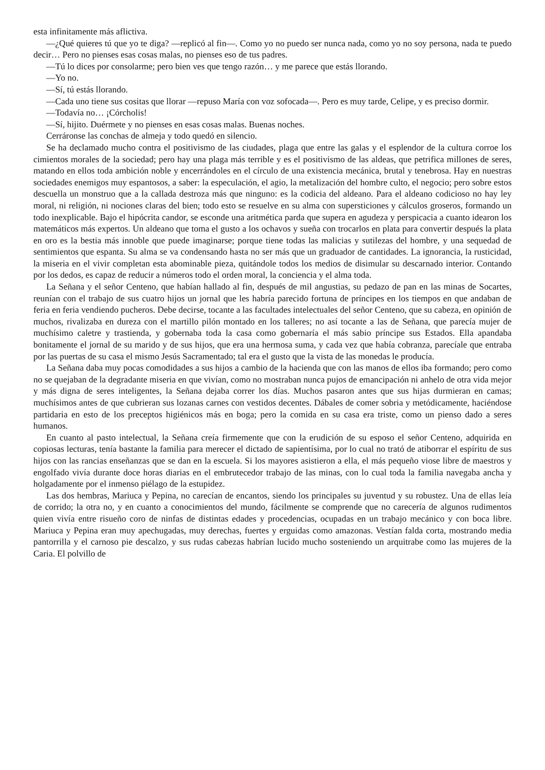esta infinitamente más aflictiva.
—¿Qué quieres tú que yo te diga? —replicó al fin—. Como yo no puedo ser nunca nada, como yo no soy persona, nada te puedo decir… Pero no pienses esas cosas malas, no pienses eso de tus padres.
—Tú lo dices por consolarme; pero bien ves que tengo razón… y me parece que estás llorando.
—Yo no.
—Sí, tú estás llorando.
—Cada uno tiene sus cositas que llorar —repuso María con voz sofocada—. Pero es muy tarde, Celipe, y es preciso dormir.
—Todavía no… ¡Córcholis!
—Sí, hijito. Duérmete y no pienses en esas cosas malas. Buenas noches.
Cerráronse las conchas de almeja y todo quedó en silencio.
Se ha declamado mucho contra el positivismo de las ciudades, plaga que entre las galas y el esplendor de la cultura corroe los cimientos morales de la sociedad; pero hay una plaga más terrible y es el positivismo de las aldeas, que petrifica millones de seres, matando en ellos toda ambición noble y encerrándoles en el círculo de una existencia mecánica, brutal y tenebrosa. Hay en nuestras sociedades enemigos muy espantosos, a saber: la especulación, el agio, la metalización del hombre culto, el negocio; pero sobre estos descuella un monstruo que a la callada destroza más que ninguno: es la codicia del aldeano. Para el aldeano codicioso no hay ley moral, ni religión, ni nociones claras del bien; todo esto se resuelve en su alma con supersticiones y cálculos groseros, formando un todo inexplicable. Bajo el hipócrita candor, se esconde una aritmética parda que supera en agudeza y perspicacia a cuanto idearon los matemáticos más expertos. Un aldeano que toma el gusto a los ochavos y sueña con trocarlos en plata para convertir después la plata en oro es la bestia más innoble que puede imaginarse; porque tiene todas las malicias y sutilezas del hombre, y una sequedad de sentimientos que espanta. Su alma se va condensando hasta no ser más que un graduador de cantidades. La ignorancia, la rusticidad, la miseria en el vivir completan esta abominable pieza, quitándole todos los medios de disimular su descarnado interior. Contando por los dedos, es capaz de reducir a números todo el orden moral, la conciencia y el alma toda.
La Señana y el señor Centeno, que habían hallado al fin, después de mil angustias, su pedazo de pan en las minas de Socartes, reunían con el trabajo de sus cuatro hijos un jornal que les habría parecido fortuna de príncipes en los tiempos en que andaban de feria en feria vendiendo pucheros. Debe decirse, tocante a las facultades intelectuales del señor Centeno, que su cabeza, en opinión de muchos, rivalizaba en dureza con el martillo pilón montado en los talleres; no así tocante a las de Señana, que parecía mujer de muchísimo caletre y trastienda, y gobernaba toda la casa como gobernaría el más sabio príncipe sus Estados. Ella apandaba bonitamente el jornal de su marido y de sus hijos, que era una hermosa suma, y cada vez que había cobranza, parecíale que entraba por las puertas de su casa el mismo Jesús Sacramentado; tal era el gusto que la vista de las monedas le producía.
La Señana daba muy pocas comodidades a sus hijos a cambio de la hacienda que con las manos de ellos iba formando; pero como no se quejaban de la degradante miseria en que vivían, como no mostraban nunca pujos de emancipación ni anhelo de otra vida mejor y más digna de seres inteligentes, la Señana dejaba correr los días. Muchos pasaron antes que sus hijas durmieran en camas; muchísimos antes de que cubrieran sus lozanas carnes con vestidos decentes. Dábales de comer sobria y metódicamente, haciéndose partidaria en esto de los preceptos higiénicos más en boga; pero la comida en su casa era triste, como un pienso dado a seres humanos.
En cuanto al pasto intelectual, la Señana creía firmemente que con la erudición de su esposo el señor Centeno, adquirida en copiosas lecturas, tenía bastante la familia para merecer el dictado de sapientísima, por lo cual no trató de atiborrar el espíritu de sus hijos con las rancias enseñanzas que se dan en la escuela. Si los mayores asistieron a ella, el más pequeño viose libre de maestros y engolfado vivía durante doce horas diarias en el embrutecedor trabajo de las minas, con lo cual toda la familia navegaba ancha y holgadamente por el inmenso piélago de la estupidez.
Las dos hembras, Mariuca y Pepina, no carecían de encantos, siendo los principales su juventud y su robustez. Una de ellas leía de corrido; la otra no, y en cuanto a conocimientos del mundo, fácilmente se comprende que no carecería de algunos rudimentos quien vivía entre risueño coro de ninfas de distintas edades y procedencias, ocupadas en un trabajo mecánico y con boca libre. Mariuca y Pepina eran muy apechugadas, muy derechas, fuertes y erguidas como amazonas. Vestían falda corta, mostrando media pantorrilla y el carnoso pie descalzo, y sus rudas cabezas habrían lucido mucho sosteniendo un arquitrabe como las mujeres de la Caria. El polvillo de